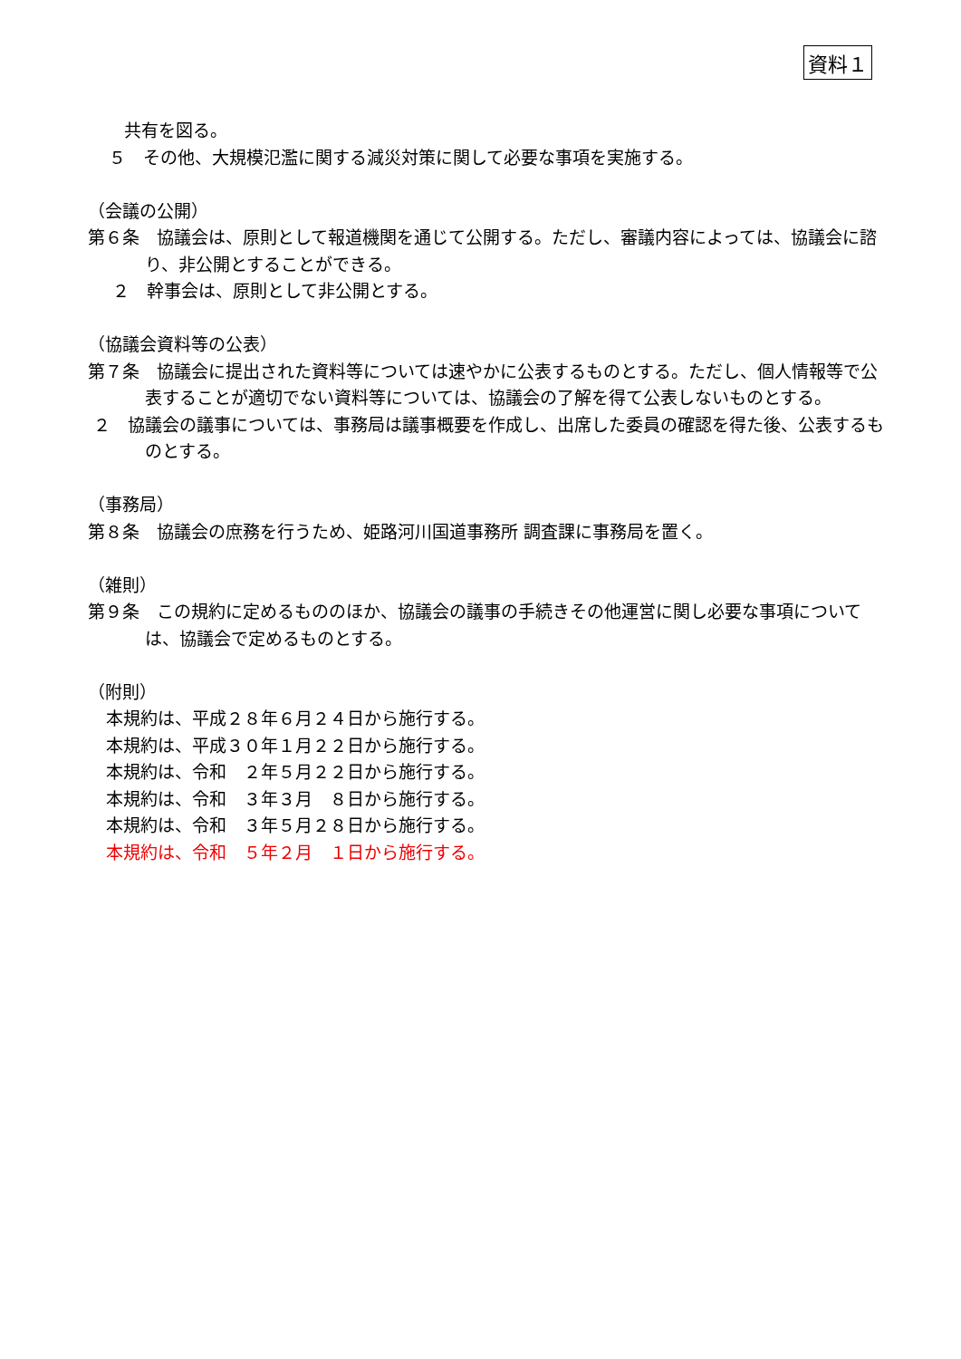資料１
共有を図る。
５　その他、大規模氾濫に関する減災対策に関して必要な事項を実施する。
（会議の公開）
第６条　協議会は、原則として報道機関を通じて公開する。ただし、審議内容によっては、協議会に諮り、非公開とすることができる。
２　幹事会は、原則として非公開とする。
（協議会資料等の公表）
第７条　協議会に提出された資料等については速やかに公表するものとする。ただし、個人情報等で公表することが適切でない資料等については、協議会の了解を得て公表しないものとする。
２　協議会の議事については、事務局は議事概要を作成し、出席した委員の確認を得た後、公表するものとする。
（事務局）
第８条　協議会の庶務を行うため、姫路河川国道事務所 調査課に事務局を置く。
（雑則）
第９条　この規約に定めるもののほか、協議会の議事の手続きその他運営に関し必要な事項については、協議会で定めるものとする。
（附則）
本規約は、平成２８年６月２４日から施行する。
本規約は、平成３０年１月２２日から施行する。
本規約は、令和　２年５月２２日から施行する。
本規約は、令和　３年３月　８日から施行する。
本規約は、令和　３年５月２８日から施行する。
本規約は、令和　５年２月　１日から施行する。